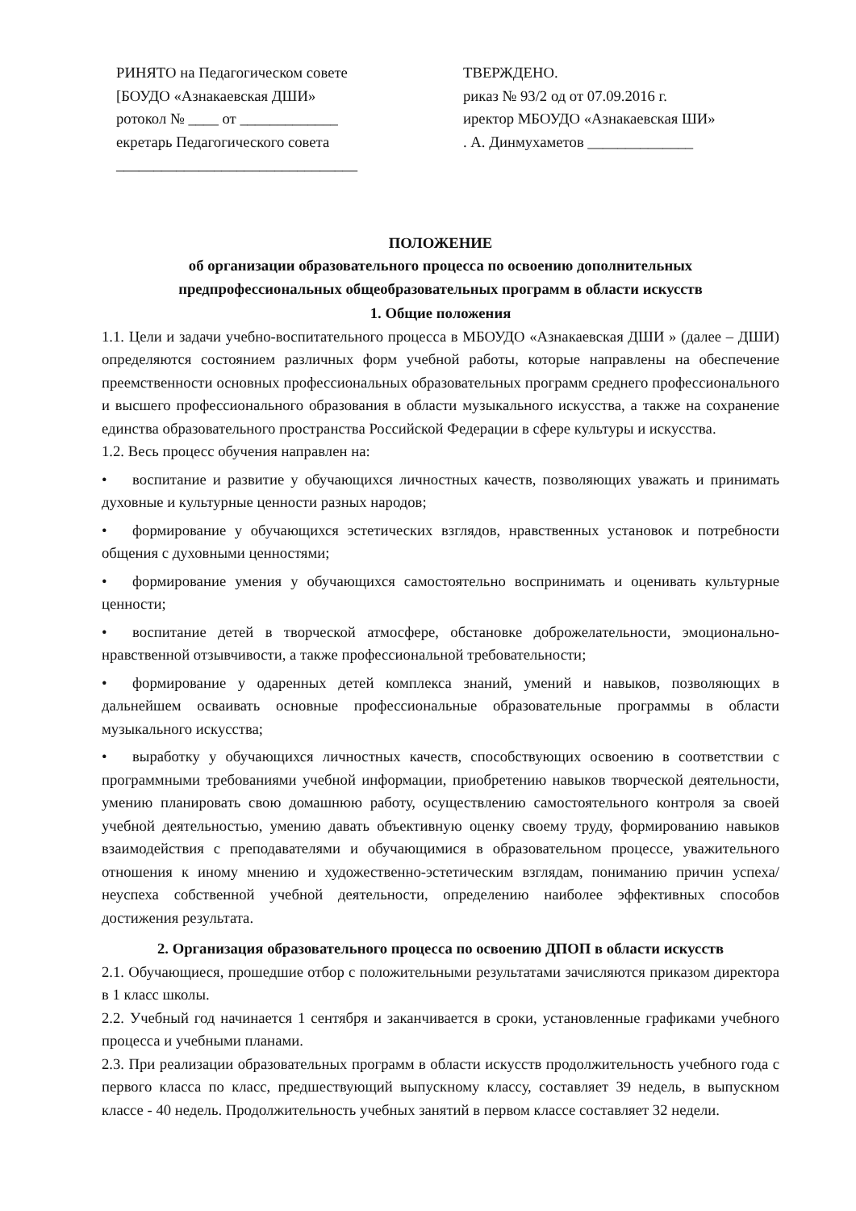РИНЯТО на Педагогическом совете
[БОУДО «Азнакаевская ДШИ»
ротокол № ____ от _____________
екретарь Педагогического совета
________________________________
ТВЕРЖДЕНО.
риказ № 93/2 од от 07.09.2016 г.
иректор МБОУДО «Азнакаевская ШИ»
. А. Динмухаметов ______________
ПОЛОЖЕНИЕ
об организации образовательного процесса по освоению дополнительных
предпрофессиональных общеобразовательных программ в области искусств
1. Общие положения
1.1. Цели и задачи учебно-воспитательного процесса в МБОУДО «Азнакаевская ДШИ » (далее – ДШИ) определяются состоянием различных форм учебной работы, которые направлены на обеспечение преемственности основных профессиональных образовательных программ среднего профессионального и высшего профессионального образования в области музыкального искусства, а также на сохранение единства образовательного пространства Российской Федерации в сфере культуры и искусства.
1.2. Весь процесс обучения направлен на:
• воспитание и развитие у обучающихся личностных качеств, позволяющих уважать и принимать духовные и культурные ценности разных народов;
• формирование у обучающихся эстетических взглядов, нравственных установок и потребности общения с духовными ценностями;
• формирование умения у обучающихся самостоятельно воспринимать и оценивать культурные ценности;
• воспитание детей в творческой атмосфере, обстановке доброжелательности, эмоционально-нравственной отзывчивости, а также профессиональной требовательности;
• формирование у одаренных детей комплекса знаний, умений и навыков, позволяющих в дальнейшем осваивать основные профессиональные образовательные программы в области музыкального искусства;
• выработку у обучающихся личностных качеств, способствующих освоению в соответствии с программными требованиями учебной информации, приобретению навыков творческой деятельности, умению планировать свою домашнюю работу, осуществлению самостоятельного контроля за своей учебной деятельностью, умению давать объективную оценку своему труду, формированию навыков взаимодействия с преподавателями и обучающимися в образовательном процессе, уважительного отношения к иному мнению и художественно-эстетическим взглядам, пониманию причин успеха/неуспеха собственной учебной деятельности, определению наиболее эффективных способов достижения результата.
2. Организация образовательного процесса по освоению ДПОП в области искусств
2.1. Обучающиеся, прошедшие отбор с положительными результатами зачисляются приказом директора в 1 класс школы.
2.2. Учебный год начинается 1 сентября и заканчивается в сроки, установленные графиками учебного процесса и учебными планами.
2.3. При реализации образовательных программ в области искусств продолжительность учебного года с первого класса по класс, предшествующий выпускному классу, составляет 39 недель, в выпускном классе - 40 недель. Продолжительность учебных занятий в первом классе составляет 32 недели.